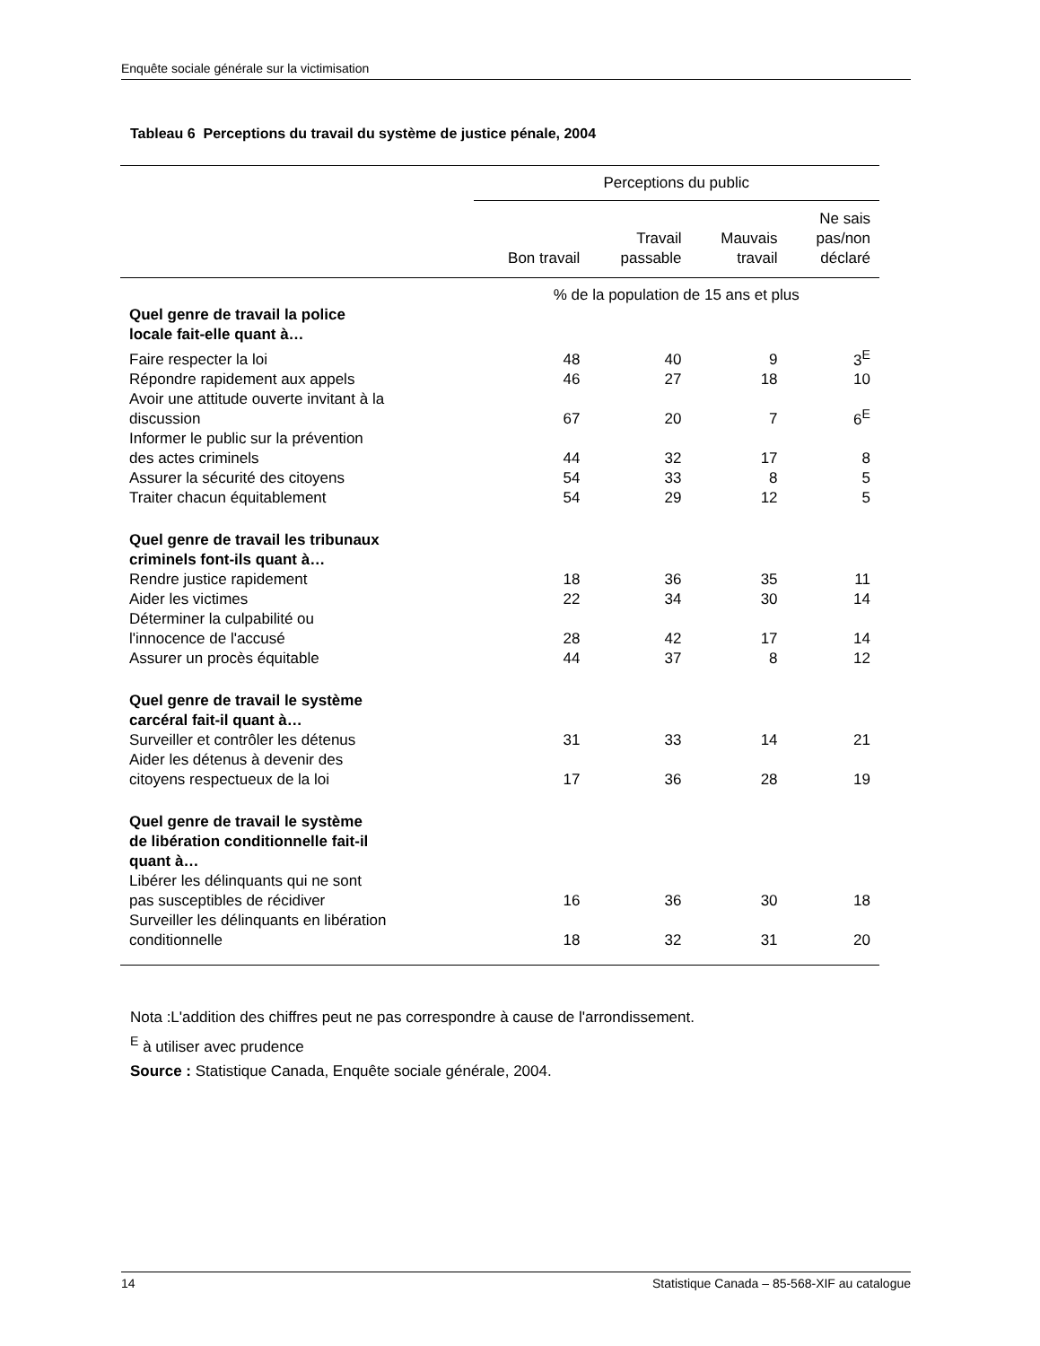Enquête sociale générale sur la victimisation
Tableau 6 Perceptions du travail du système de justice pénale, 2004
| | Perceptions du public | | | |
| --- | --- | --- | --- | --- |
| | Bon travail | Travail passable | Mauvais travail | Ne sais pas/non déclaré |
| | % de la population de 15 ans et plus | | | |
| Quel genre de travail la police locale fait-elle quant à… | | | | |
| Faire respecter la loi | 48 | 40 | 9 | 3<sup>E</sup> |
| Répondre rapidement aux appels | 46 | 27 | 18 | 10 |
| Avoir une attitude ouverte invitant à la discussion | 67 | 20 | 7 | 6<sup>E</sup> |
| Informer le public sur la prévention des actes criminels | 44 | 32 | 17 | 8 |
| Assurer la sécurité des citoyens | 54 | 33 | 8 | 5 |
| Traiter chacun équitablement | 54 | 29 | 12 | 5 |
| Quel genre de travail les tribunaux criminels font-ils quant à… | | | | |
| Rendre justice rapidement | 18 | 36 | 35 | 11 |
| Aider les victimes | 22 | 34 | 30 | 14 |
| Déterminer la culpabilité ou l'innocence de l'accusé | 28 | 42 | 17 | 14 |
| Assurer un procès équitable | 44 | 37 | 8 | 12 |
| Quel genre de travail le système carcéral fait-il quant à… | | | | |
| Surveiller et contrôler les détenus | 31 | 33 | 14 | 21 |
| Aider les détenus à devenir des citoyens respectueux de la loi | 17 | 36 | 28 | 19 |
| Quel genre de travail le système de libération conditionnelle fait-il quant à… | | | | |
| Libérer les délinquants qui ne sont pas susceptibles de récidiver | 16 | 36 | 30 | 18 |
| Surveiller les délinquants en libération conditionnelle | 18 | 32 | 31 | 20 |
Nota :L'addition des chiffres peut ne pas correspondre à cause de l'arrondissement.
<sup>E</sup> à utiliser avec prudence
Source : Statistique Canada, Enquête sociale générale, 2004.
14 Statistique Canada – 85-568-XIF au catalogue